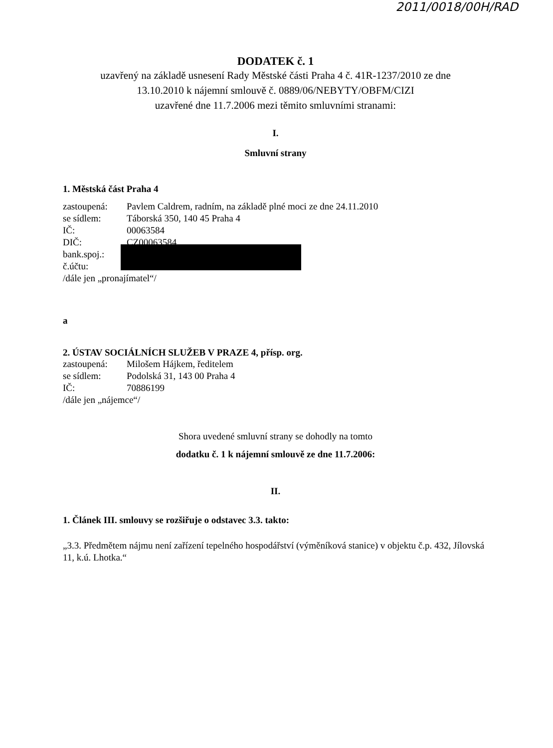2011/0018/00H/RAD
DODATEK č. 1
uzavřený na základě usnesení Rady Městské části Praha 4 č. 41R-1237/2010 ze dne
13.10.2010 k nájemní smlouvě č. 0889/06/NEBYTY/OBFM/CIZI
uzavřené dne 11.7.2006 mezi těmito smluvními stranami:
I.
Smluvní strany
1. Městská část Praha 4
zastoupená: Pavlem Caldrem, radním, na základě plné moci ze dne 24.11.2010
se sídlem: Táborská 350, 140 45 Praha 4
IČ: 00063584
DIČ: CZ00063584
bank.spoj.:
č.účtu:
/dále jen „pronajímatel“/
a
2. ÚSTAV SOCIÁLNÍCH SLUŽEB V PRAZE 4, přísp. org.
zastoupená: Milošem Hájkem, ředitelem
se sídlem: Podolská 31, 143 00 Praha 4
IČ: 70886199
/dále jen „nájemce“/
Shora uvedené smluvní strany se dohodly na tomto
dodatku č. 1 k nájemní smlouvě ze dne 11.7.2006:
II.
1. Článek III. smlouvy se rozšiřuje o odstavec 3.3. takto:
„3.3. Předmětem nájmu není zařízení tepelného hospodářství (výměníková stanice) v objektu č.p. 432, Jílovská 11, k.ú. Lhotka.“